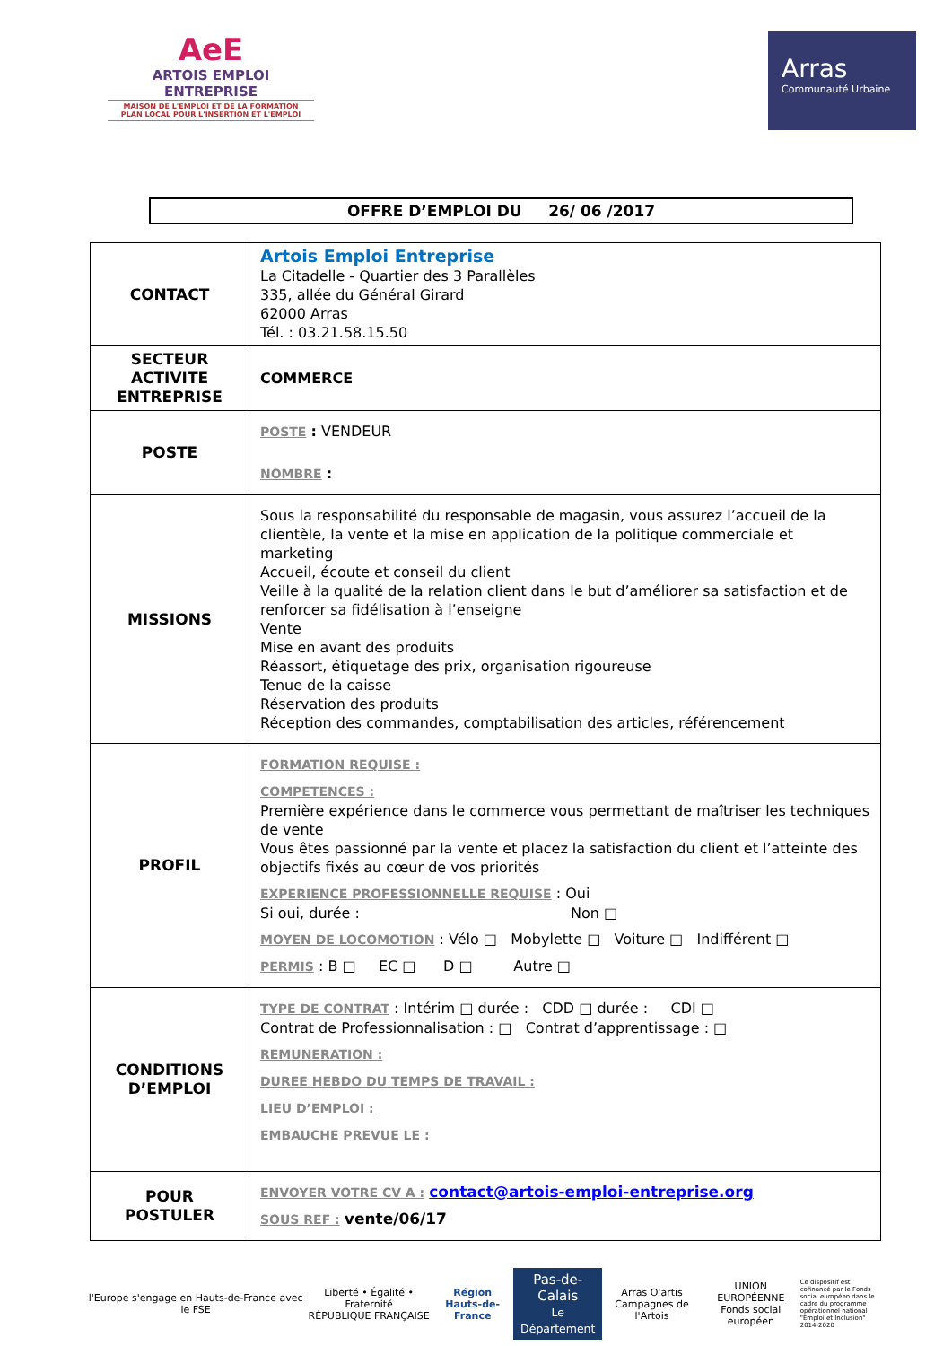AeE
ARTOIS EMPLOI ENTREPRISE
MAISON DE L'EMPLOI ET DE LA FORMATION
PLAN LOCAL POUR L'INSERTION ET L'EMPLOI
Arras
Communauté Urbaine
OFFRE D’EMPLOI DU 26/ 06 /2017
| CONTACT | Artois Emploi Entreprise La Citadelle - Quartier des 3 Parallèles 335, allée du Général Girard 62000 Arras Tél. : 03.21.58.15.50 |
| SECTEUR ACTIVITE ENTREPRISE | COMMERCE |
| POSTE | POSTE : VENDEUR NOMBRE : |
| MISSIONS | Sous la responsabilité du responsable de magasin, vous assurez l’accueil de la clientèle, la vente et la mise en application de la politique commerciale et marketing Accueil, écoute et conseil du client Veille à la qualité de la relation client dans le but d’améliorer sa satisfaction et de renforcer sa fidélisation à l’enseigne Vente Mise en avant des produits Réassort, étiquetage des prix, organisation rigoureuse Tenue de la caisse Réservation des produits Réception des commandes, comptabilisation des articles, référencement |
| PROFIL | FORMATION REQUISE : COMPETENCES : Première expérience dans le commerce vous permettant de maîtriser les techniques de vente Vous êtes passionné par la vente et placez la satisfaction du client et l’atteinte des objectifs fixés au cœur de vos priorités EXPERIENCE PROFESSIONNELLE REQUISE : Oui Si oui, durée : Non □ MOYEN DE LOCOMOTION : Vélo □ Mobylette □ Voiture □ Indifférent □ PERMIS : B □ EC □ D □ Autre □ |
| CONDITIONS D’EMPLOI | TYPE DE CONTRAT : Intérim □ durée : CDD □ durée : CDI □ Contrat de Professionnalisation : □ Contrat d’apprentissage : □ REMUNERATION : DUREE HEBDO DU TEMPS DE TRAVAIL : LIEU D’EMPLOI : EMBAUCHE PREVUE LE : |
| POUR POSTULER | ENVOYER VOTRE CV A : contact@artois-emploi-entreprise.org SOUS REF : vente/06/17 |
l'Europe s'engage en Hauts-de-France avec le FSE
Liberté • Égalité • Fraternité
RÉPUBLIQUE FRANÇAISE
Région
Hauts-de-France
Pas-de-Calais
Le Département
Arras O'artis
Campagnes de l'Artois
UNION EUROPÉENNE
Fonds social européen
Ce dispositif est cofinancé par le Fonds social européen dans le cadre du programme opérationnel national "Emploi et Inclusion" 2014-2020